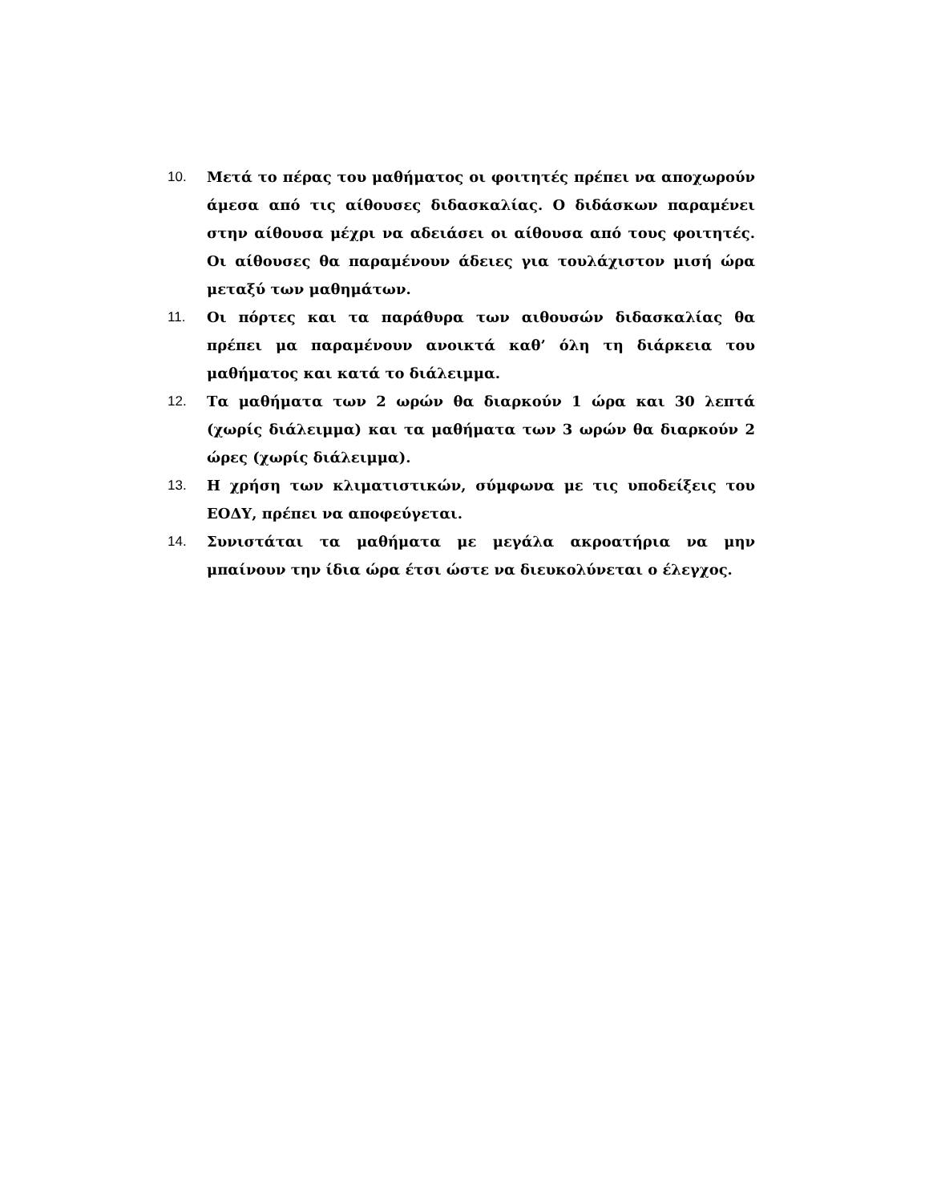10. Μετά το πέρας του μαθήματος οι φοιτητές πρέπει να αποχωρούν άμεσα από τις αίθουσες διδασκαλίας. Ο διδάσκων παραμένει στην αίθουσα μέχρι να αδειάσει οι αίθουσα από τους φοιτητές. Οι αίθουσες θα παραμένουν άδειες για τουλάχιστον μισή ώρα μεταξύ των μαθημάτων.
11. Οι πόρτες και τα παράθυρα των αιθουσών διδασκαλίας θα πρέπει μα παραμένουν ανοικτά καθ’ όλη τη διάρκεια του μαθήματος και κατά το διάλειμμα.
12. Τα μαθήματα των 2 ωρών θα διαρκούν 1 ώρα και 30 λεπτά (χωρίς διάλειμμα) και τα μαθήματα των 3 ωρών θα διαρκούν 2 ώρες (χωρίς διάλειμμα).
13. Η χρήση των κλιματιστικών, σύμφωνα με τις υποδείξεις του ΕΟΔΥ, πρέπει να αποφεύγεται.
14. Συνιστάται τα μαθήματα με μεγάλα ακροατήρια να μην μπαίνουν την ίδια ώρα έτσι ώστε να διευκολύνεται ο έλεγχος.